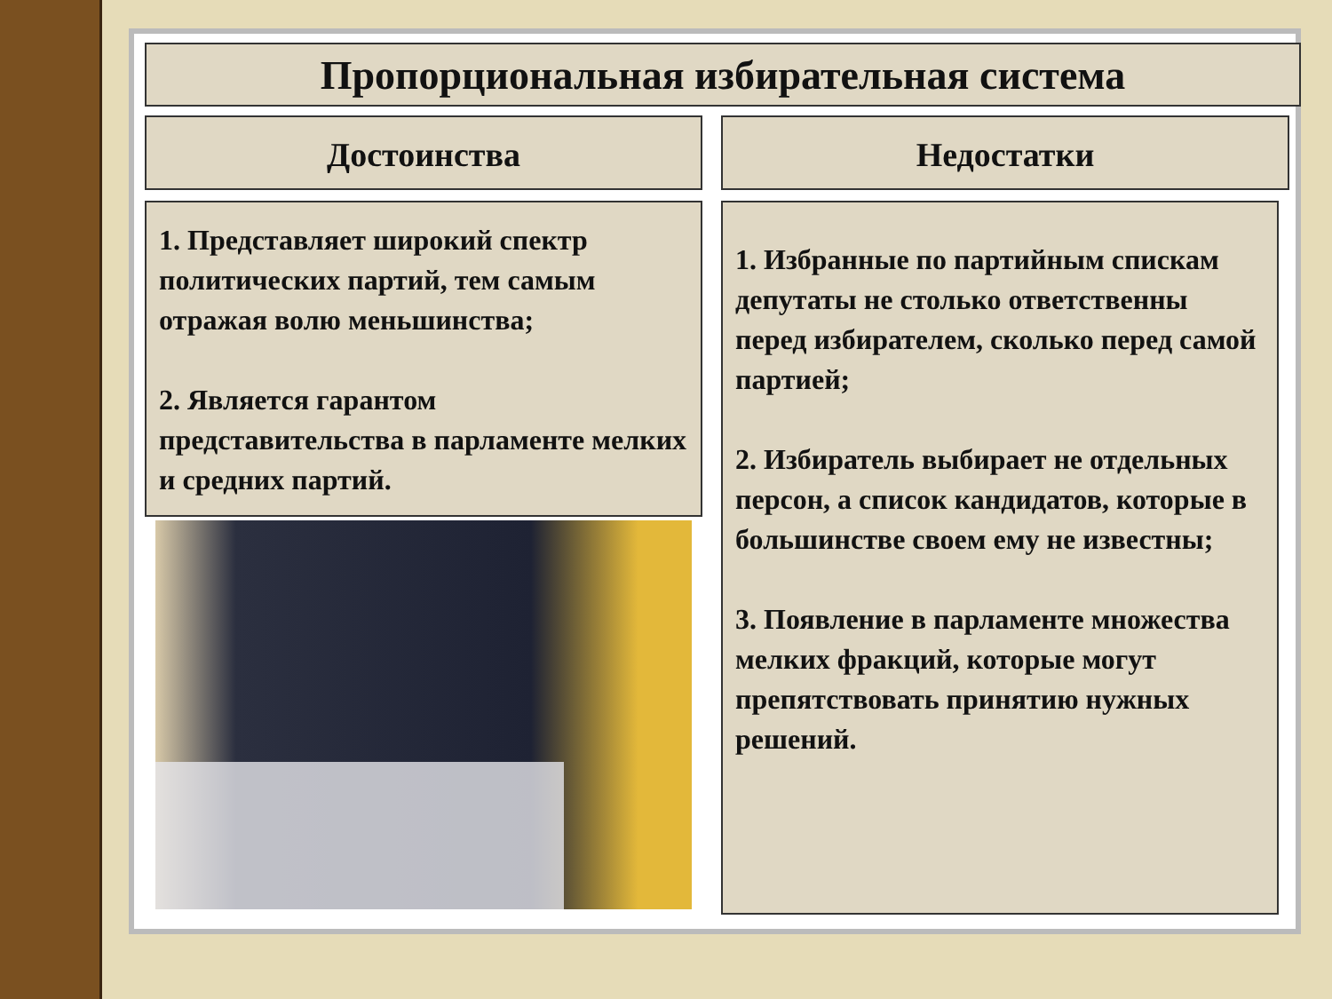Пропорциональная избирательная система
Достоинства Недостатки
1. Представляет широкий спектр политических партий, тем самым отражая волю меньшинства;
2. Является гарантом представительства в парламенте мелких и средних партий.
1. Избранные по партийным спискам депутаты не столько ответственны перед избирателем, сколько перед самой партией;
2. Избиратель выбирает не отдельных персон, а список кандидатов, которые в большинстве своем ему не известны;
3. Появление в парламенте множества мелких фракций, которые могут препятствовать принятию нужных решений.